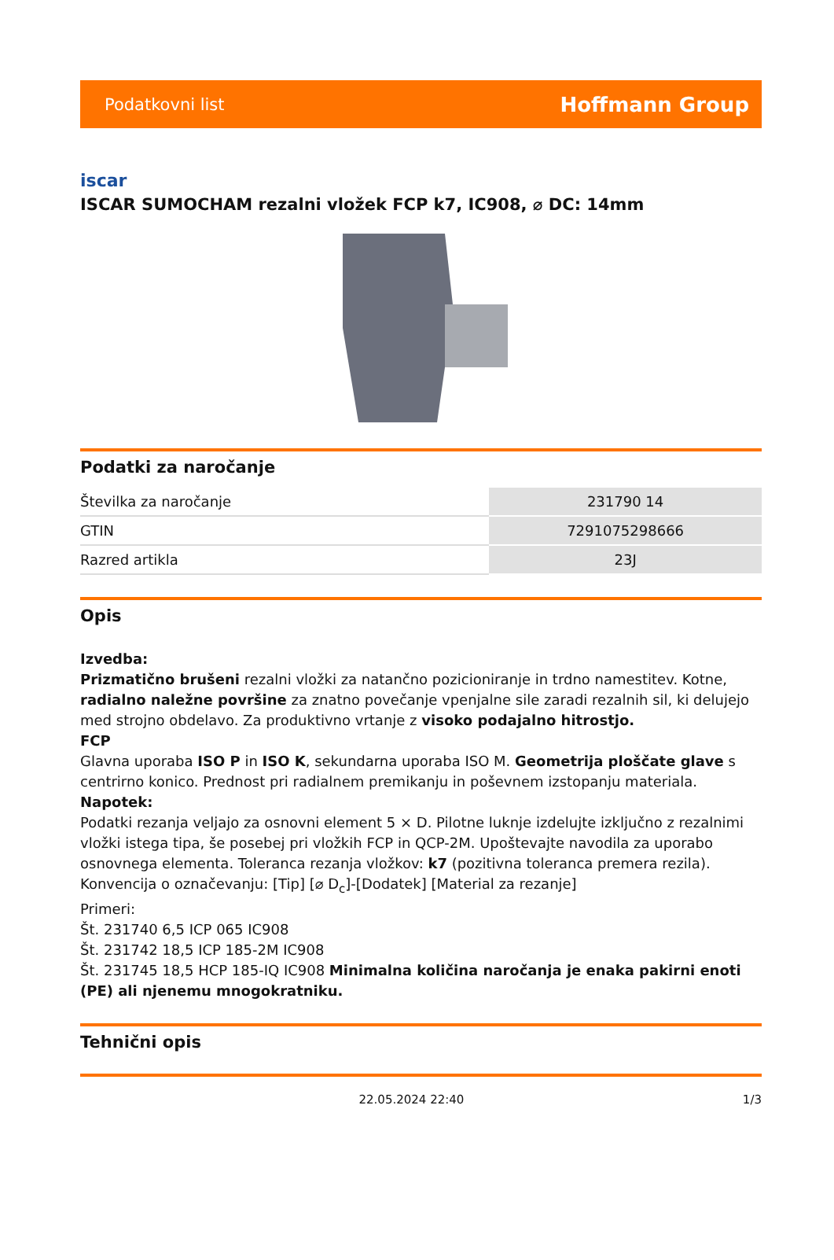Podatkovni list Hoffmann Group
iscar
ISCAR SUMOCHAM rezalni vložek FCP k7, IC908, ⌀ DC: 14mm
Podatki za naročanje
| Številka za naročanje | 231790 14 |
| GTIN | 7291075298666 |
| Razred artikla | 23J |
Opis
Izvedba:
Prizmatično brušeni rezalni vložki za natančno pozicioniranje in trdno namestitev. Kotne, radialno naležne površine za znatno povečanje vpenjalne sile zaradi rezalnih sil, ki delujejo med strojno obdelavo. Za produktivno vrtanje z visoko podajalno hitrostjo.
FCP
Glavna uporaba ISO P in ISO K, sekundarna uporaba ISO M. Geometrija ploščate glave s centrirno konico. Prednost pri radialnem premikanju in poševnem izstopanju materiala.
Napotek:
Podatki rezanja veljajo za osnovni element 5 × D. Pilotne luknje izdelujte izključno z rezalnimi vložki istega tipa, še posebej pri vložkih FCP in QCP-2M. Upoštevajte navodila za uporabo osnovnega elementa. Toleranca rezanja vložkov: k7 (pozitivna toleranca premera rezila).
Konvencija o označevanju: [Tip] [⌀ D<sub>c</sub>]-[Dodatek] [Material za rezanje]
Primeri:
Št. 231740 6,5 ICP 065 IC908
Št. 231742 18,5 ICP 185-2M IC908
Št. 231745 18,5 HCP 185-IQ IC908 Minimalna količina naročanja je enaka pakirni enoti (PE) ali njenemu mnogokratniku.
Tehnični opis
22.05.2024 22:40 1/3